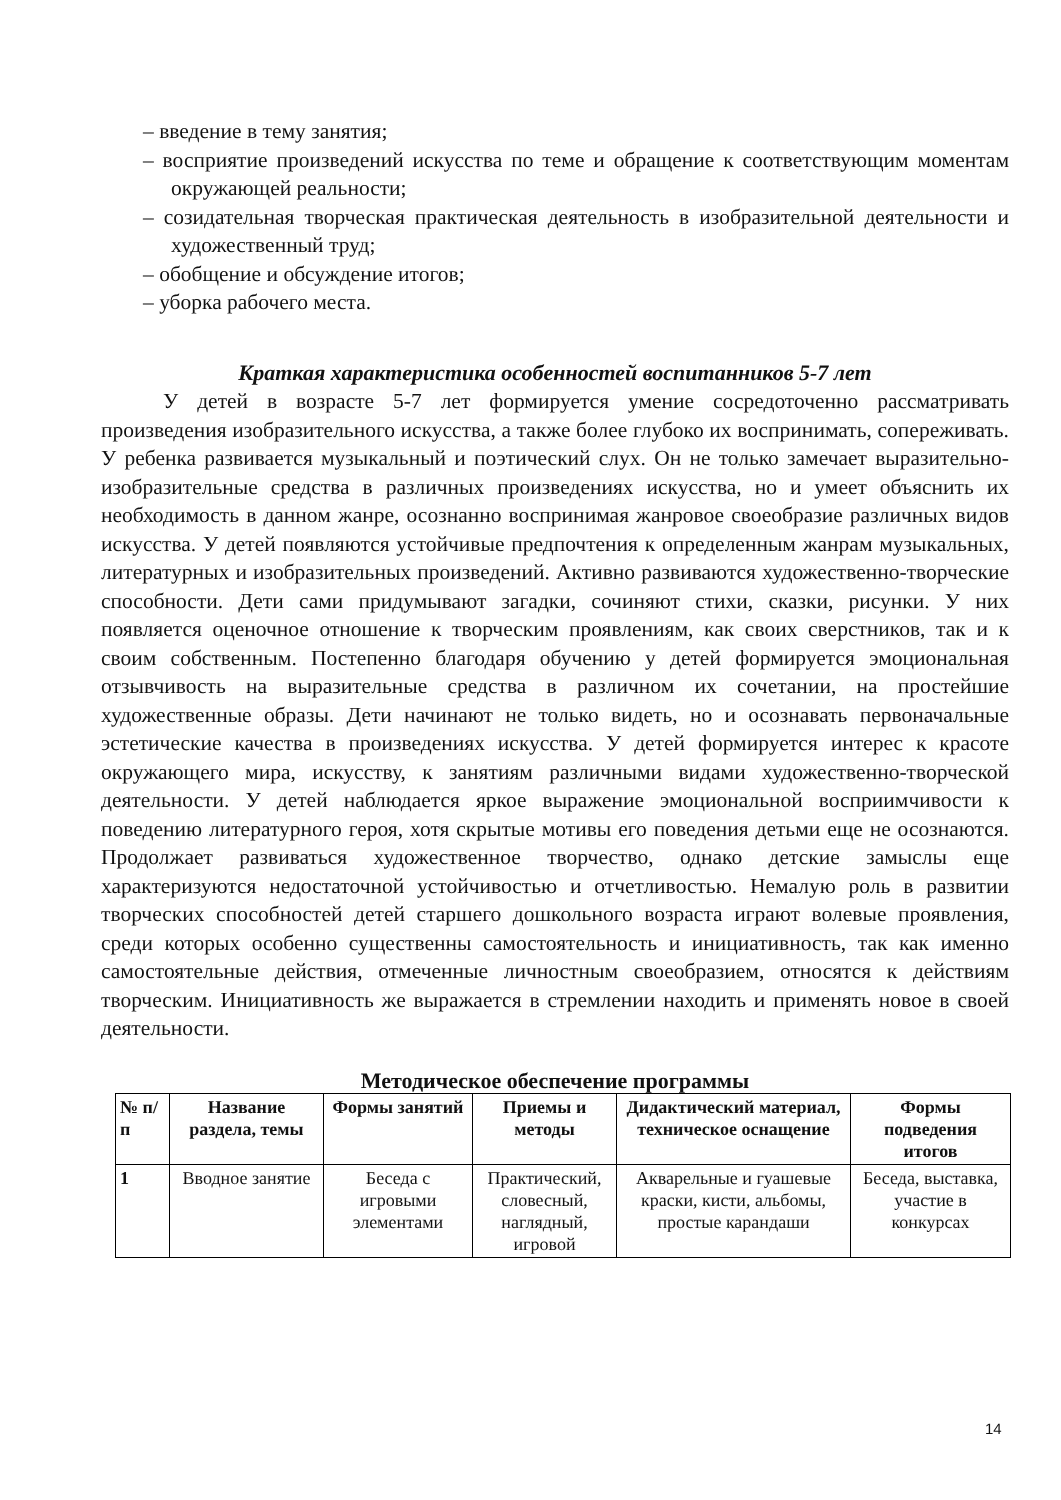– введение в тему занятия;
– восприятие произведений искусства по теме и обращение к соответствующим моментам окружающей реальности;
– созидательная творческая практическая деятельность в изобразительной деятельности и художественный труд;
– обобщение и обсуждение итогов;
– уборка рабочего места.
Краткая характеристика особенностей воспитанников 5-7 лет
У детей в возрасте 5-7 лет формируется умение сосредоточенно рассматривать произведения изобразительного искусства, а также более глубоко их воспринимать, сопереживать. У ребенка развивается музыкальный и поэтический слух. Он не только замечает выразительно-изобразительные средства в различных произведениях искусства, но и умеет объяснить их необходимость в данном жанре, осознанно воспринимая жанровое своеобразие различных видов искусства. У детей появляются устойчивые предпочтения к определенным жанрам музыкальных, литературных и изобразительных произведений. Активно развиваются художественно-творческие способности. Дети сами придумывают загадки, сочиняют стихи, сказки, рисунки. У них появляется оценочное отношение к творческим проявлениям, как своих сверстников, так и к своим собственным. Постепенно благодаря обучению у детей формируется эмоциональная отзывчивость на выразительные средства в различном их сочетании, на простейшие художественные образы. Дети начинают не только видеть, но и осознавать первоначальные эстетические качества в произведениях искусства. У детей формируется интерес к красоте окружающего мира, искусству, к занятиям различными видами художественно-творческой деятельности. У детей наблюдается яркое выражение эмоциональной восприимчивости к поведению литературного героя, хотя скрытые мотивы его поведения детьми еще не осознаются. Продолжает развиваться художественное творчество, однако детские замыслы еще характеризуются недостаточной устойчивостью и отчетливостью. Немалую роль в развитии творческих способностей детей старшего дошкольного возраста играют волевые проявления, среди которых особенно существенны самостоятельность и инициативность, так как именно самостоятельные действия, отмеченные личностным своеобразием, относятся к действиям творческим. Инициативность же выражается в стремлении находить и применять новое в своей деятельности.
Методическое обеспечение программы
| № п/п | Название раздела, темы | Формы занятий | Приемы и методы | Дидактический материал, техническое оснащение | Формы подведения итогов |
| --- | --- | --- | --- | --- | --- |
| 1 | Вводное занятие | Беседа с игровыми элементами | Практический, словесный, наглядный, игровой | Акварельные и гуашевые краски, кисти, альбомы, простые карандаши | Беседа, выставка, участие в конкурсах |
14